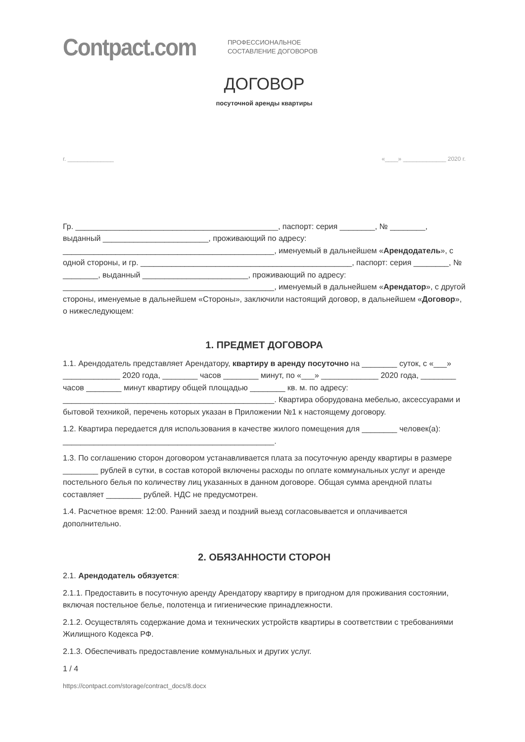Contpact.com
ПРОФЕССИОНАЛЬНОЕ
СОСТАВЛЕНИЕ ДОГОВОРОВ
ДОГОВОР
посуточной аренды квартиры
г. ______________ «____» _____________ 2020 г.
Гр. ______________________________________________, паспорт: серия ________, № ________, выданный ________________________, проживающий по адресу: ________________________________________________, именуемый в дальнейшем «Арендодатель», с одной стороны, и гр. ________________________________________________, паспорт: серия ________, № ________, выданный ________________________, проживающий по адресу: ________________________________________________, именуемый в дальнейшем «Арендатор», с другой стороны, именуемые в дальнейшем «Стороны», заключили настоящий договор, в дальнейшем «Договор», о нижеследующем:
1. ПРЕДМЕТ ДОГОВОРА
1.1. Арендодатель представляет Арендатору, квартиру в аренду посуточно на ________ суток, с «___» _____________ 2020 года, ________ часов ________ минут, по «___» _____________ 2020 года, ________ часов ________ минут квартиру общей площадью ________ кв. м. по адресу: ________________________________________________. Квартира оборудована мебелью, аксессуарами и бытовой техникой, перечень которых указан в Приложении №1 к настоящему договору.
1.2. Квартира передается для использования в качестве жилого помещения для ________ человек(а): ________________________________________________.
1.3. По соглашению сторон договором устанавливается плата за посуточную аренду квартиры в размере ________ рублей в сутки, в состав которой включены расходы по оплате коммунальных услуг и аренде постельного белья по количеству лиц указанных в данном договоре. Общая сумма арендной платы составляет ________ рублей. НДС не предусмотрен.
1.4. Расчетное время: 12:00. Ранний заезд и поздний выезд согласовывается и оплачивается дополнительно.
2. ОБЯЗАННОСТИ СТОРОН
2.1. Арендодатель обязуется:
2.1.1. Предоставить в посуточную аренду Арендатору квартиру в пригодном для проживания состоянии, включая постельное белье, полотенца и гигиенические принадлежности.
2.1.2. Осуществлять содержание дома и технических устройств квартиры в соответствии с требованиями Жилищного Кодекса РФ.
2.1.3. Обеспечивать предоставление коммунальных и других услуг.
1 / 4
https://contpact.com/storage/contract_docs/8.docx